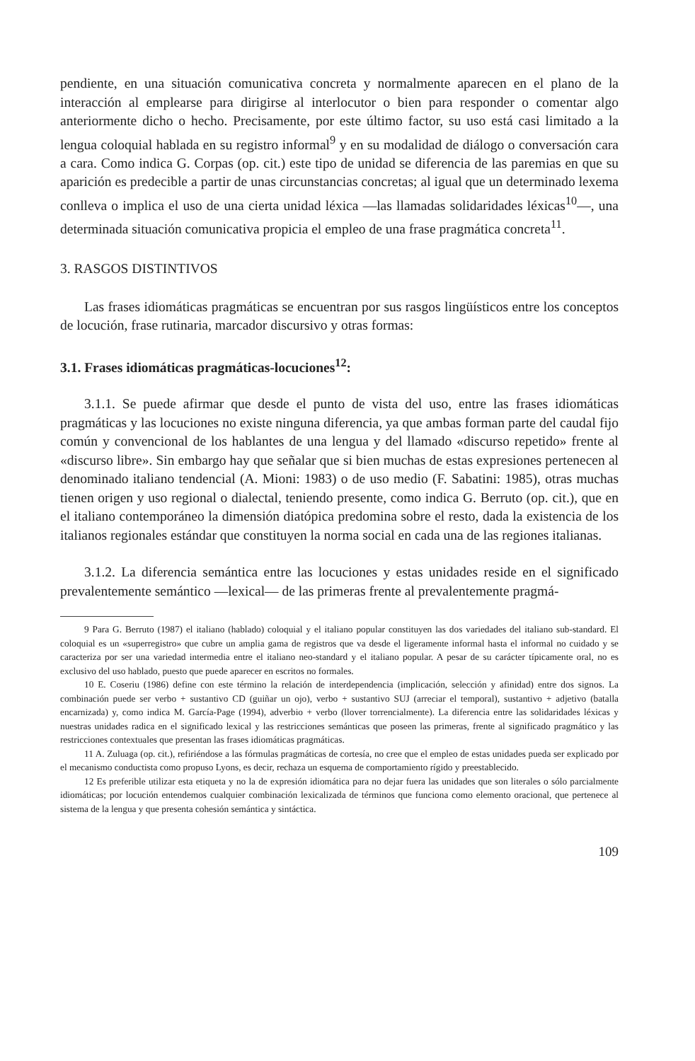pendiente, en una situación comunicativa concreta y normalmente aparecen en el plano de la interacción al emplearse para dirigirse al interlocutor o bien para responder o comentar algo anteriormente dicho o hecho. Precisamente, por este último factor, su uso está casi limitado a la lengua coloquial hablada en su registro informal<sup>9</sup> y en su modalidad de diálogo o conversación cara a cara. Como indica G. Corpas (op. cit.) este tipo de unidad se diferencia de las paremias en que su aparición es predecible a partir de unas circunstancias concretas; al igual que un determinado lexema conlleva o implica el uso de una cierta unidad léxica —las llamadas solidaridades léxicas<sup>10</sup>—, una determinada situación comunicativa propicia el empleo de una frase pragmática concreta<sup>11</sup>.
3. RASGOS DISTINTIVOS
Las frases idiomáticas pragmáticas se encuentran por sus rasgos lingüísticos entre los conceptos de locución, frase rutinaria, marcador discursivo y otras formas:
3.1. Frases idiomáticas pragmáticas-locuciones<sup>12</sup>:
3.1.1. Se puede afirmar que desde el punto de vista del uso, entre las frases idiomáticas pragmáticas y las locuciones no existe ninguna diferencia, ya que ambas forman parte del caudal fijo común y convencional de los hablantes de una lengua y del llamado «discurso repetido» frente al «discurso libre». Sin embargo hay que señalar que si bien muchas de estas expresiones pertenecen al denominado italiano tendencial (A. Mioni: 1983) o de uso medio (F. Sabatini: 1985), otras muchas tienen origen y uso regional o dialectal, teniendo presente, como indica G. Berruto (op. cit.), que en el italiano contemporáneo la dimensión diatópica predomina sobre el resto, dada la existencia de los italianos regionales estándar que constituyen la norma social en cada una de las regiones italianas.
3.1.2. La diferencia semántica entre las locuciones y estas unidades reside en el significado prevalentemente semántico —lexical— de las primeras frente al prevalentemente pragmá-
9 Para G. Berruto (1987) el italiano (hablado) coloquial y el italiano popular constituyen las dos variedades del italiano sub-standard. El coloquial es un «superregistro» que cubre un amplia gama de registros que va desde el ligeramente informal hasta el informal no cuidado y se caracteriza por ser una variedad intermedia entre el italiano neo-standard y el italiano popular. A pesar de su carácter típicamente oral, no es exclusivo del uso hablado, puesto que puede aparecer en escritos no formales.
10 E. Coseriu (1986) define con este término la relación de interdependencia (implicación, selección y afinidad) entre dos signos. La combinación puede ser verbo + sustantivo CD (guiñar un ojo), verbo + sustantivo SUJ (arreciar el temporal), sustantivo + adjetivo (batalla encarnizada) y, como indica M. García-Page (1994), adverbio + verbo (llover torrencialmente). La diferencia entre las solidaridades léxicas y nuestras unidades radica en el significado lexical y las restricciones semánticas que poseen las primeras, frente al significado pragmático y las restricciones contextuales que presentan las frases idiomáticas pragmáticas.
11 A. Zuluaga (op. cit.), refiriéndose a las fórmulas pragmáticas de cortesía, no cree que el empleo de estas unidades pueda ser explicado por el mecanismo conductista como propuso Lyons, es decir, rechaza un esquema de comportamiento rígido y preestablecido.
12 Es preferible utilizar esta etiqueta y no la de expresión idiomática para no dejar fuera las unidades que son literales o sólo parcialmente idiomáticas; por locución entendemos cualquier combinación lexicalizada de términos que funciona como elemento oracional, que pertenece al sistema de la lengua y que presenta cohesión semántica y sintáctica.
109